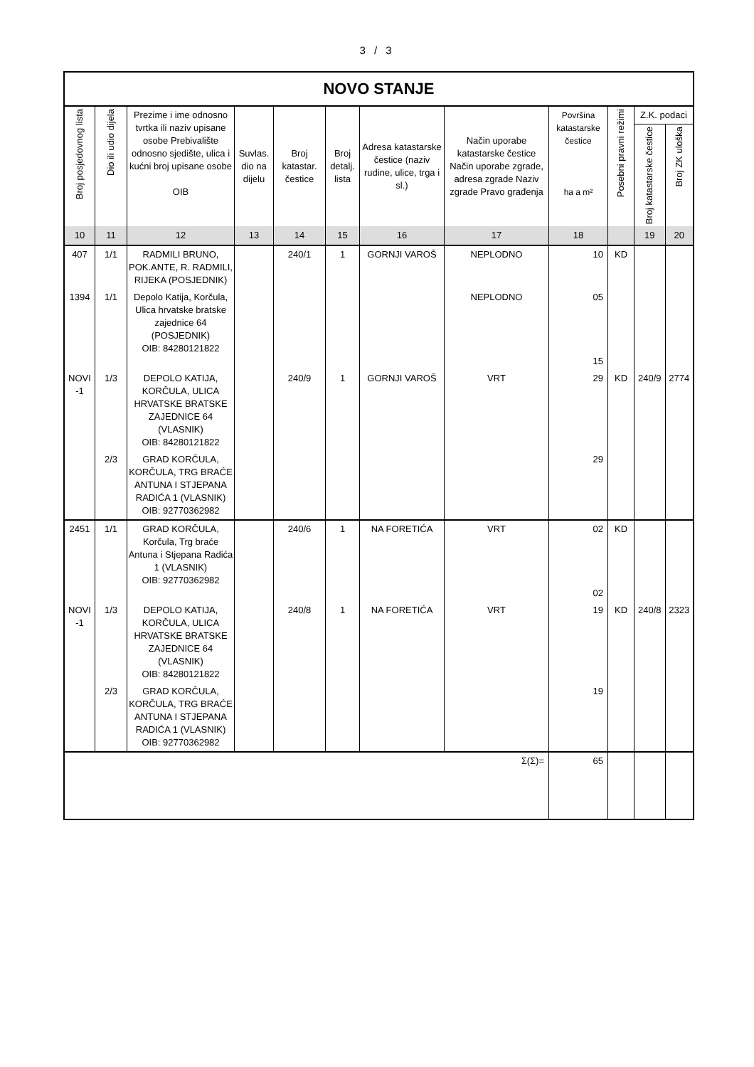3 / 3
| NOVO STANJE | | | | | | | | | | | |
| --- | --- | --- | --- | --- | --- | --- | --- | --- | --- | --- | --- |
| Broj posjedovnog lista | Dio ili udio dijela | Prezime i ime odnosno tvrtka ili naziv upisane osobe Prebivalište odnosno sjedište, ulica i kućni broj upisane osobe OIB | Suvlas. dio na dijelu | Broj katastar. čestice | Broj detalj. lista | Adresa katastarske čestice (naziv rudine, ulice, trga i sl.) | Način uporabe katastarske čestice Način uporabe zgrade, adresa zgrade Naziv zgrade Pravo građenja | Površina katastarske čestice ha a m² | Posebni pravni režimi | Z.K. podaci | |
| | | | | | | | | | | Broj katastarske čestice | Broj ZK uloška |
| 10 | 11 | 12 | 13 | 14 | 15 | 16 | 17 | 18 | | 19 | 20 |
| 407 | 1/1 | RADMILI BRUNO, POK.ANTE, R. RADMILI, RIJEKA (POSJEDNIK) | | 240/1 | 1 | GORNJI VAROŠ | NEPLODNO | 10 | KD | | |
| 1394 | 1/1 | Depolo Katija, Korčula, Ulica hrvatske bratske zajednice 64 (POSJEDNIK) OIB: 84280121822 | | | | | NEPLODNO | 05 15 | | | |
| NOVI -1 | 1/3 | DEPOLO KATIJA, KORČULA, ULICA HRVATSKE BRATSKE ZAJEDNICE 64 (VLASNIK) OIB: 84280121822 | | 240/9 | 1 | GORNJI VAROŠ | VRT | 29 | KD | 240/9 | 2774 |
| | 2/3 | GRAD KORČULA, KORČULA, TRG BRAĆE ANTUNA I STJEPANA RADIĆA 1 (VLASNIK) OIB: 92770362982 | | | | | | 29 | | | |
| 2451 | 1/1 | GRAD KORČULA, Korčula, Trg braće Antuna i Stjepana Radića 1 (VLASNIK) OIB: 92770362982 | | 240/6 | 1 | NA FORETIĆA | VRT | 02 02 | KD | | |
| NOVI -1 | 1/3 | DEPOLO KATIJA, KORČULA, ULICA HRVATSKE BRATSKE ZAJEDNICE 64 (VLASNIK) OIB: 84280121822 | | 240/8 | 1 | NA FORETIĆA | VRT | 19 | KD | 240/8 | 2323 |
| | 2/3 | GRAD KORČULA, KORČULA, TRG BRAĆE ANTUNA I STJEPANA RADIĆA 1 (VLASNIK) OIB: 92770362982 | | | | | | 19 | | | |
| Σ(Σ)= | | | | | | | | 65 | | | |